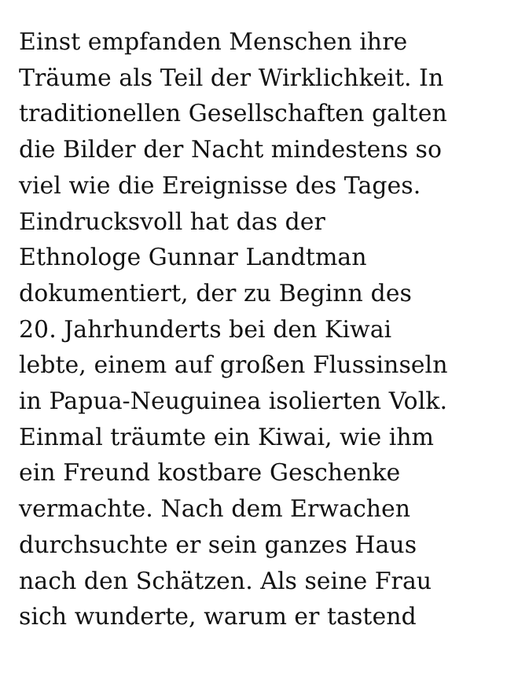Einst empfanden Menschen ihre
Träume als Teil der Wirklichkeit. In
traditionellen Gesellschaften galten
die Bilder der Nacht mindestens so
viel wie die Ereignisse des Tages.
Eindrucksvoll hat das der
Ethnologe Gunnar Landtman
dokumentiert, der zu Beginn des
20. Jahrhunderts bei den Kiwai
lebte, einem auf großen Flussinseln
in Papua-Neuguinea isolierten Volk.
Einmal träumte ein Kiwai, wie ihm
ein Freund kostbare Geschenke
vermachte. Nach dem Erwachen
durchsuchte er sein ganzes Haus
nach den Schätzen. Als seine Frau
sich wunderte, warum er tastend